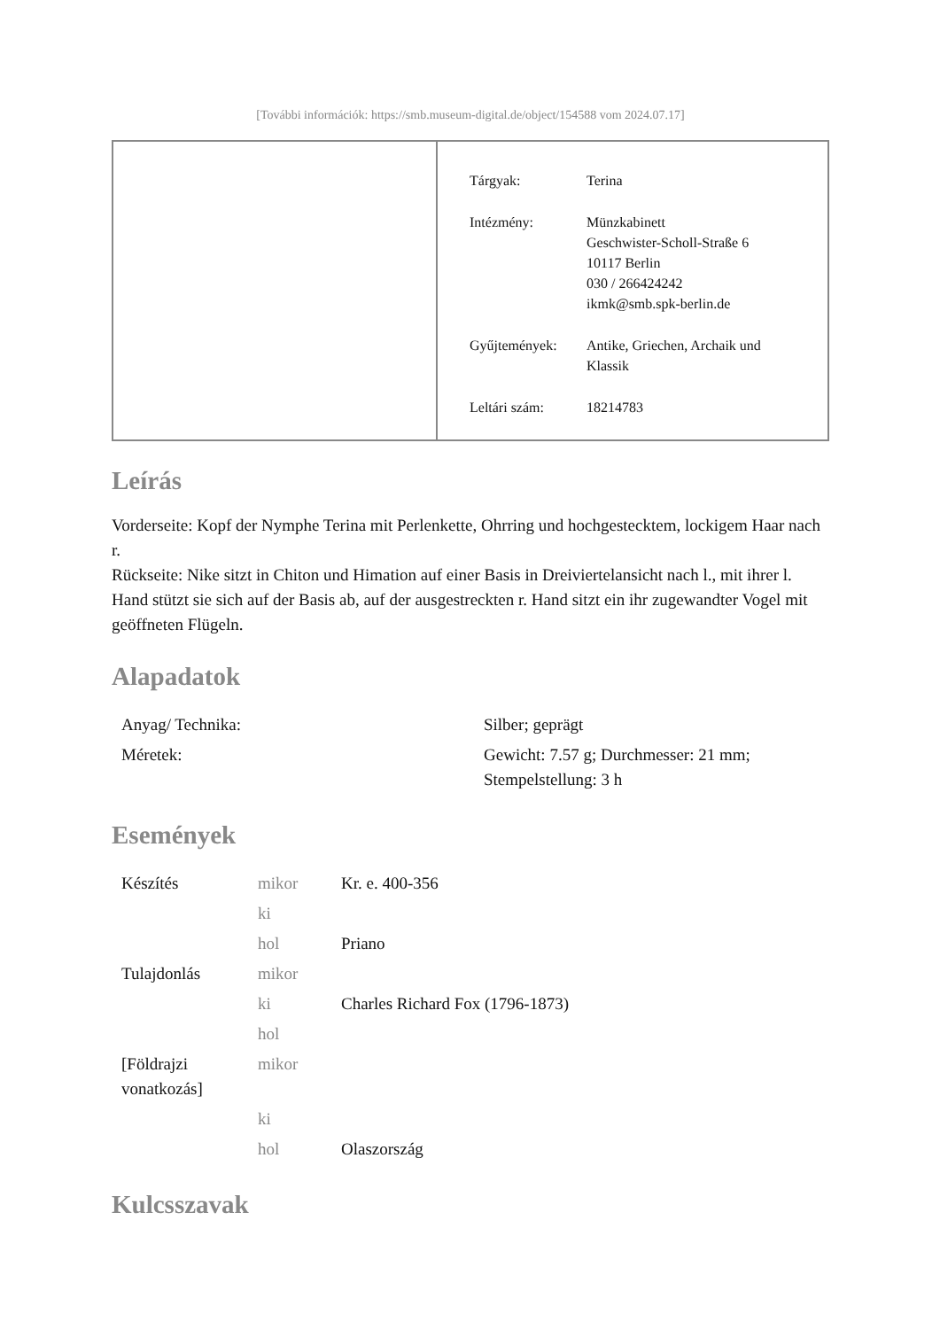[További információk: https://smb.museum-digital.de/object/154588 vom 2024.07.17]
| Tárgyak: | Terina |
| Intézmény: | Münzkabinett Geschwister-Scholl-Straße 6 10117 Berlin 030 / 266424242 ikmk@smb.spk-berlin.de |
| Gyűjtemények: | Antike, Griechen, Archaik und Klassik |
| Leltári szám: | 18214783 |
Leírás
Vorderseite: Kopf der Nymphe Terina mit Perlenkette, Ohrring und hochgestecktem, lockigem Haar nach r.
Rückseite: Nike sitzt in Chiton und Himation auf einer Basis in Dreiviertelansicht nach l., mit ihrer l. Hand stützt sie sich auf der Basis ab, auf der ausgestreckten r. Hand sitzt ein ihr zugewandter Vogel mit geöffneten Flügeln.
Alapadatok
| Anyag/ Technika: | Silber; geprägt |
| Méretek: | Gewicht: 7.57 g; Durchmesser: 21 mm; Stempelstellung: 3 h |
Események
| Készítés | mikor | Kr. e. 400-356 |
| | ki | |
| | hol | Priano |
| Tulajdonlás | mikor | |
| | ki | Charles Richard Fox (1796-1873) |
| | hol | |
| [Földrajzi vonatkozás] | mikor | |
| | ki | |
| | hol | Olaszország |
Kulcsszavak